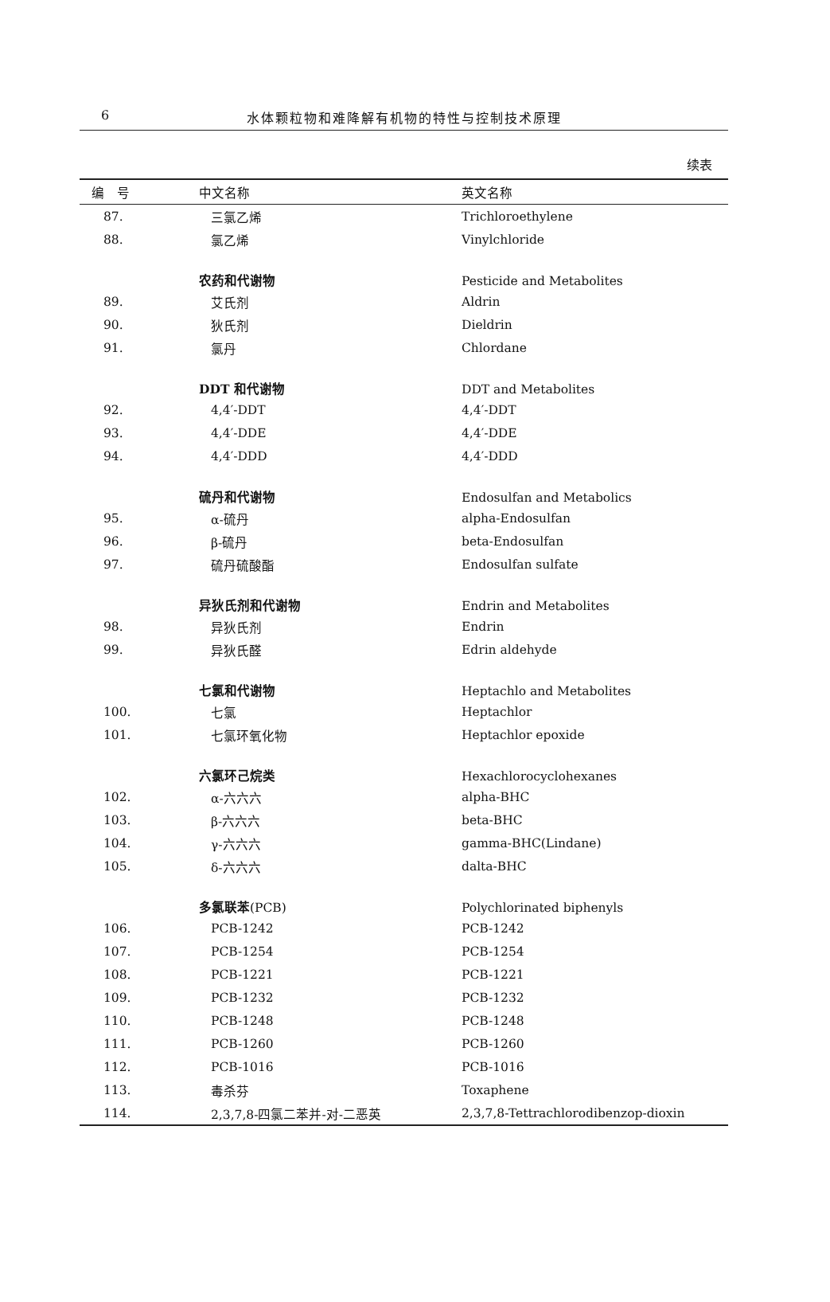6
水体颗粒物和难降解有机物的特性与控制技术原理
续表
| 编 号 | 中文名称 | 英文名称 |
| --- | --- | --- |
| 87. | 三氯乙烯 | Trichloroethylene |
| 88. | 氯乙烯 | Vinylchloride |
| | 农药和代谢物 | Pesticide and Metabolites |
| 89. | 艾氏剂 | Aldrin |
| 90. | 狄氏剂 | Dieldrin |
| 91. | 氯丹 | Chlordane |
| | DDT 和代谢物 | DDT and Metabolites |
| 92. | 4,4′-DDT | 4,4′-DDT |
| 93. | 4,4′-DDE | 4,4′-DDE |
| 94. | 4,4′-DDD | 4,4′-DDD |
| | 硫丹和代谢物 | Endosulfan and Metabolics |
| 95. | α-硫丹 | alpha-Endosulfan |
| 96. | β-硫丹 | beta-Endosulfan |
| 97. | 硫丹硫酸酯 | Endosulfan sulfate |
| | 异狄氏剂和代谢物 | Endrin and Metabolites |
| 98. | 异狄氏剂 | Endrin |
| 99. | 异狄氏醛 | Edrin aldehyde |
| | 七氯和代谢物 | Heptachlo and Metabolites |
| 100. | 七氯 | Heptachlor |
| 101. | 七氯环氧化物 | Heptachlor epoxide |
| | 六氯环己烷类 | Hexachlorocyclohexanes |
| 102. | α-六六六 | alpha-BHC |
| 103. | β-六六六 | beta-BHC |
| 104. | γ-六六六 | gamma-BHC(Lindane) |
| 105. | δ-六六六 | dalta-BHC |
| | 多氯联苯 (PCB) | Polychlorinated biphenyls |
| 106. | PCB-1242 | PCB-1242 |
| 107. | PCB-1254 | PCB-1254 |
| 108. | PCB-1221 | PCB-1221 |
| 109. | PCB-1232 | PCB-1232 |
| 110. | PCB-1248 | PCB-1248 |
| 111. | PCB-1260 | PCB-1260 |
| 112. | PCB-1016 | PCB-1016 |
| 113. | 毒杀芬 | Toxaphene |
| 114. | 2,3,7,8-四氯二苯并-对-二恶英 | 2,3,7,8-Tettrachlorodibenzop-dioxin |